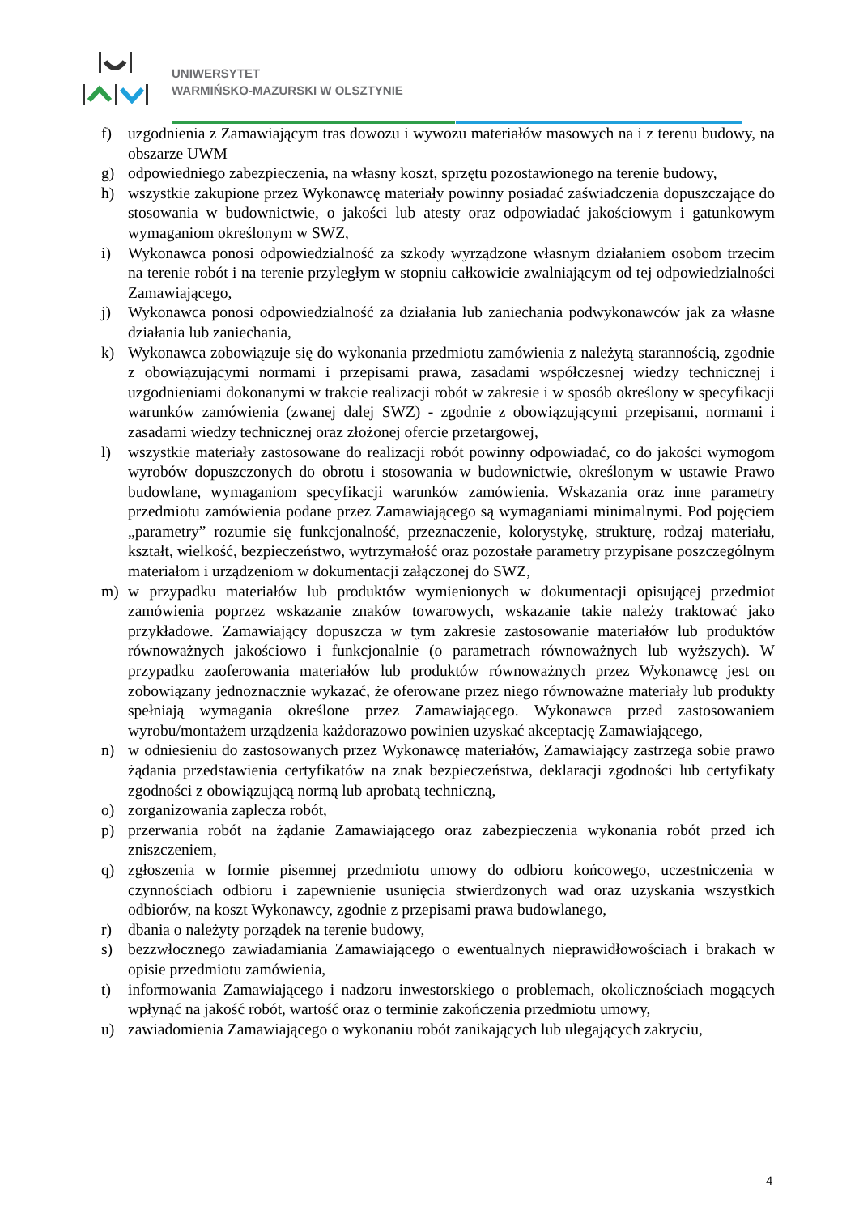UNIWERSYTET
WARMIŃSKO-MAZURSKI W OLSZTYNIE
f) uzgodnienia z Zamawiającym tras dowozu i wywozu materiałów masowych na i z terenu budowy, na obszarze UWM
g) odpowiedniego zabezpieczenia, na własny koszt, sprzętu pozostawionego na terenie budowy,
h) wszystkie zakupione przez Wykonawcę materiały powinny posiadać zaświadczenia dopuszczające do stosowania w budownictwie, o jakości lub atesty oraz odpowiadać jakościowym i gatunkowym wymaganiom określonym w SWZ,
i) Wykonawca ponosi odpowiedzialność za szkody wyrządzone własnym działaniem osobom trzecim na terenie robót i na terenie przyległym w stopniu całkowicie zwalniającym od tej odpowiedzialności Zamawiającego,
j) Wykonawca ponosi odpowiedzialność za działania lub zaniechania podwykonawców jak za własne działania lub zaniechania,
k) Wykonawca zobowiązuje się do wykonania przedmiotu zamówienia z należytą starannością, zgodnie z obowiązującymi normami i przepisami prawa, zasadami współczesnej wiedzy technicznej i uzgodnieniami dokonanymi w trakcie realizacji robót w zakresie i w sposób określony w specyfikacji warunków zamówienia (zwanej dalej SWZ) - zgodnie z obowiązującymi przepisami, normami i zasadami wiedzy technicznej oraz złożonej ofercie przetargowej,
l) wszystkie materiały zastosowane do realizacji robót powinny odpowiadać, co do jakości wymogom wyrobów dopuszczonych do obrotu i stosowania w budownictwie, określonym w ustawie Prawo budowlane, wymaganiom specyfikacji warunków zamówienia. Wskazania oraz inne parametry przedmiotu zamówienia podane przez Zamawiającego są wymaganiami minimalnymi. Pod pojęciem „parametry” rozumie się funkcjonalność, przeznaczenie, kolorystykę, strukturę, rodzaj materiału, kształt, wielkość, bezpieczeństwo, wytrzymałość oraz pozostałe parametry przypisane poszczególnym materiałom i urządzeniom w dokumentacji załączonej do SWZ,
m) w przypadku materiałów lub produktów wymienionych w dokumentacji opisującej przedmiot zamówienia poprzez wskazanie znaków towarowych, wskazanie takie należy traktować jako przykładowe. Zamawiający dopuszcza w tym zakresie zastosowanie materiałów lub produktów równoważnych jakościowo i funkcjonalnie (o parametrach równoważnych lub wyższych). W przypadku zaoferowania materiałów lub produktów równoważnych przez Wykonawcę jest on zobowiązany jednoznacznie wykazać, że oferowane przez niego równoważne materiały lub produkty spełniają wymagania określone przez Zamawiającego. Wykonawca przed zastosowaniem wyrobu/montażem urządzenia każdorazowo powinien uzyskać akceptację Zamawiającego,
n) w odniesieniu do zastosowanych przez Wykonawcę materiałów, Zamawiający zastrzega sobie prawo żądania przedstawienia certyfikatów na znak bezpieczeństwa, deklaracji zgodności lub certyfikaty zgodności z obowiązującą normą lub aprobatą techniczną,
o) zorganizowania zaplecza robót,
p) przerwania robót na żądanie Zamawiającego oraz zabezpieczenia wykonania robót przed ich zniszczeniem,
q) zgłoszenia w formie pisemnej przedmiotu umowy do odbioru końcowego, uczestniczenia w czynnościach odbioru i zapewnienie usunięcia stwierdzonych wad oraz uzyskania wszystkich odbiorów, na koszt Wykonawcy, zgodnie z przepisami prawa budowlanego,
r) dbania o należyty porządek na terenie budowy,
s) bezzwłocznego zawiadamiania Zamawiającego o ewentualnych nieprawidłowościach i brakach w opisie przedmiotu zamówienia,
t) informowania Zamawiającego i nadzoru inwestorskiego o problemach, okolicznościach mogących wpłynąć na jakość robót, wartość oraz o terminie zakończenia przedmiotu umowy,
u) zawiadomienia Zamawiającego o wykonaniu robót zanikających lub ulegających zakryciu,
4